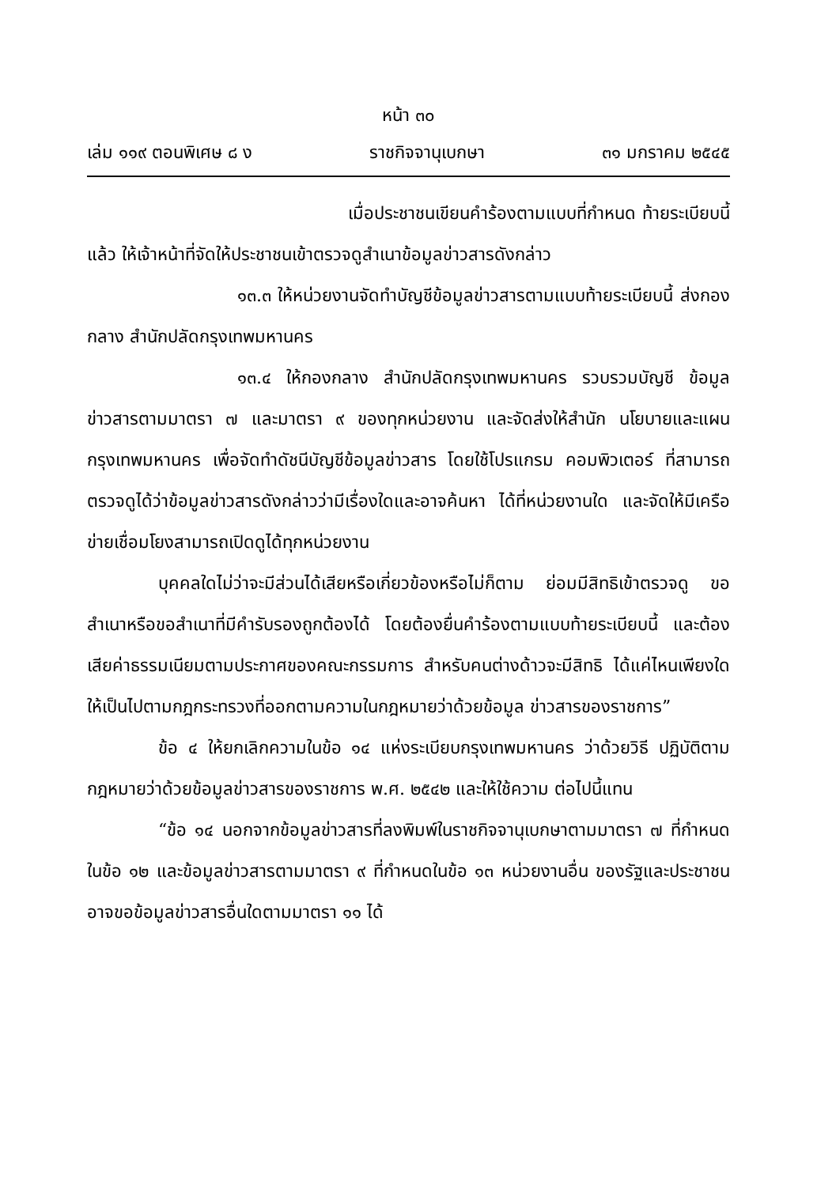หน้า ๓๐
เล่ม ๑๑๙ ตอนพิเศษ ๘ ง ราชกิจจานุเบกษา ๓๑ มกราคม ๒๕๔๕
เมื่อประชาชนเขียนคำร้องตามแบบที่กำหนด ท้ายระเบียบนี้แล้ว ให้เจ้าหน้าที่จัดให้ประชาชนเข้าตรวจดูสำเนาข้อมูลข่าวสารดังกล่าว
๑๓.๓ ให้หน่วยงานจัดทำบัญชีข้อมูลข่าวสารตามแบบท้ายระเบียบนี้ ส่งกองกลาง สำนักปลัดกรุงเทพมหานคร
๑๓.๔ ให้กองกลาง สำนักปลัดกรุงเทพมหานคร รวบรวมบัญชี ข้อมูลข่าวสารตามมาตรา ๗ และมาตรา ๙ ของทุกหน่วยงาน และจัดส่งให้สำนัก นโยบายและแผนกรุงเทพมหานคร เพื่อจัดทำดัชนีบัญชีข้อมูลข่าวสาร โดยใช้โปรแกรม คอมพิวเตอร์ ที่สามารถตรวจดูได้ว่าข้อมูลข่าวสารดังกล่าวว่ามีเรื่องใดและอาจค้นหา ได้ที่หน่วยงานใด และจัดให้มีเครือข่ายเชื่อมโยงสามารถเปิดดูได้ทุกหน่วยงาน
บุคคลใดไม่ว่าจะมีส่วนได้เสียหรือเกี่ยวข้องหรือไม่ก็ตาม ย่อมมีสิทธิเข้าตรวจดู ขอสำเนาหรือขอสำเนาที่มีคำรับรองถูกต้องได้ โดยต้องยื่นคำร้องตามแบบท้ายระเบียบนี้ และต้องเสียค่าธรรมเนียมตามประกาศของคณะกรรมการ สำหรับคนต่างด้าวจะมีสิทธิ ได้แค่ไหนเพียงใด ให้เป็นไปตามกฎกระทรวงที่ออกตามความในกฎหมายว่าด้วยข้อมูล ข่าวสารของราชการ”
ข้อ ๔ ให้ยกเลิกความในข้อ ๑๔ แห่งระเบียบกรุงเทพมหานคร ว่าด้วยวิธี ปฏิบัติตามกฎหมายว่าด้วยข้อมูลข่าวสารของราชการ พ.ศ. ๒๕๔๒ และให้ใช้ความ ต่อไปนี้แทน
“ข้อ ๑๔ นอกจากข้อมูลข่าวสารที่ลงพิมพ์ในราชกิจจานุเบกษาตามมาตรา ๗ ที่กำหนดในข้อ ๑๒ และข้อมูลข่าวสารตามมาตรา ๙ ที่กำหนดในข้อ ๑๓ หน่วยงานอื่น ของรัฐและประชาชนอาจขอข้อมูลข่าวสารอื่นใดตามมาตรา ๑๑ ได้